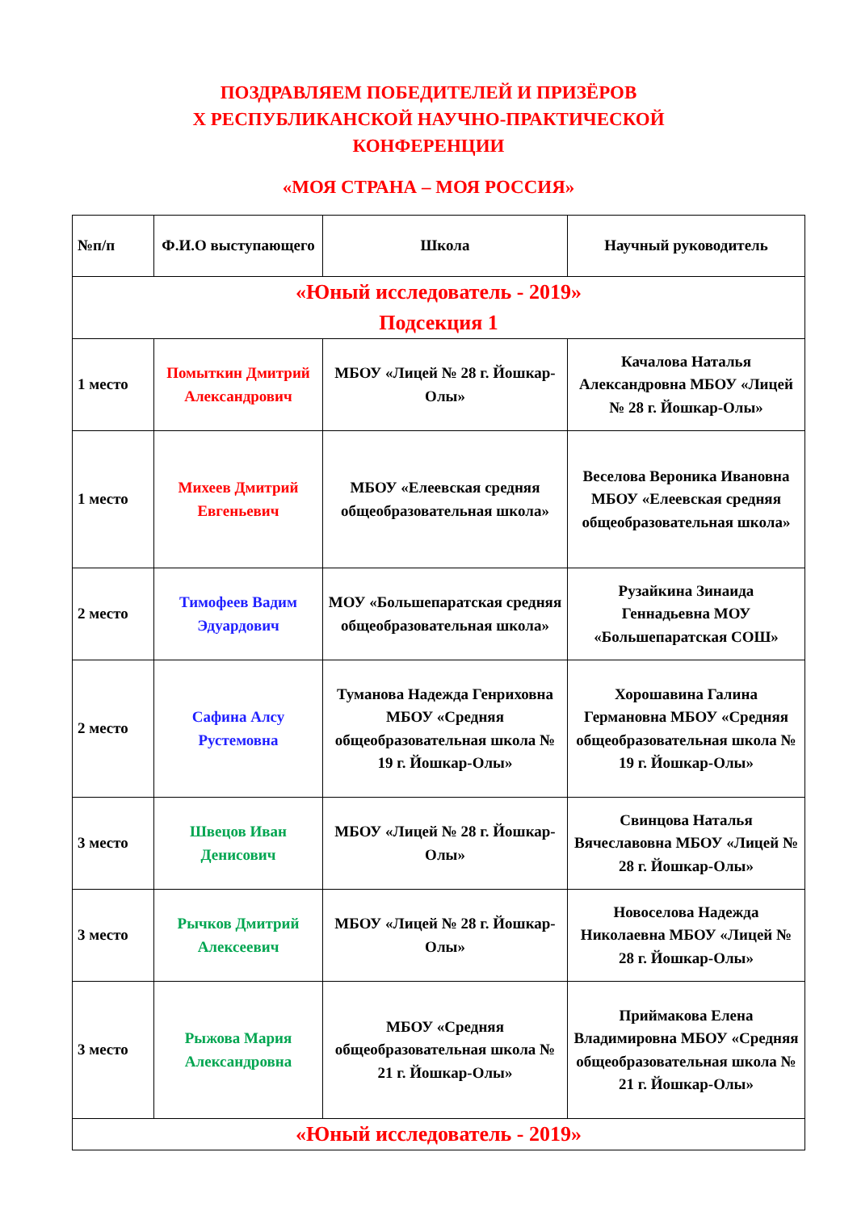ПОЗДРАВЛЯЕМ ПОБЕДИТЕЛЕЙ И ПРИЗЁРОВ
Х РЕСПУБЛИКАНСКОЙ НАУЧНО-ПРАКТИЧЕСКОЙ
КОНФЕРЕНЦИИ
«МОЯ СТРАНА – МОЯ РОССИЯ»
| №п/п | Ф.И.О выступающего | Школа | Научный руководитель |
| --- | --- | --- | --- |
| «Юный исследователь - 2019» Подсекция 1 | | | |
| 1 место | Помыткин Дмитрий Александрович | МБОУ «Лицей № 28 г. Йошкар-Олы» | Качалова Наталья Александровна МБОУ «Лицей № 28 г. Йошкар-Олы» |
| 1 место | Михеев Дмитрий Евгеньевич | МБОУ «Елеевская средняя общеобразовательная школа» | Веселова Вероника Ивановна МБОУ «Елеевская средняя общеобразовательная школа» |
| 2 место | Тимофеев Вадим Эдуардович | МОУ «Большепаратская средняя общеобразовательная школа» | Рузайкина Зинаида Геннадьевна МОУ «Большепаратская СОШ» |
| 2 место | Сафина Алсу Рустемовна | Туманова Надежда Генриховна МБОУ «Средняя общеобразовательная школа № 19 г. Йошкар-Олы» | Хорошавина Галина Германовна МБОУ «Средняя общеобразовательная школа № 19 г. Йошкар-Олы» |
| 3 место | Швецов Иван Денисович | МБОУ «Лицей № 28 г. Йошкар-Олы» | Свинцова Наталья Вячеславовна МБОУ «Лицей № 28 г. Йошкар-Олы» |
| 3 место | Рычков Дмитрий Алексеевич | МБОУ «Лицей № 28 г. Йошкар-Олы» | Новоселова Надежда Николаевна МБОУ «Лицей № 28 г. Йошкар-Олы» |
| 3 место | Рыжова Мария Александровна | МБОУ «Средняя общеобразовательная школа № 21 г. Йошкар-Олы» | Приймакова Елена Владимировна МБОУ «Средняя общеобразовательная школа № 21 г. Йошкар-Олы» |
| «Юный исследователь - 2019» | | | |